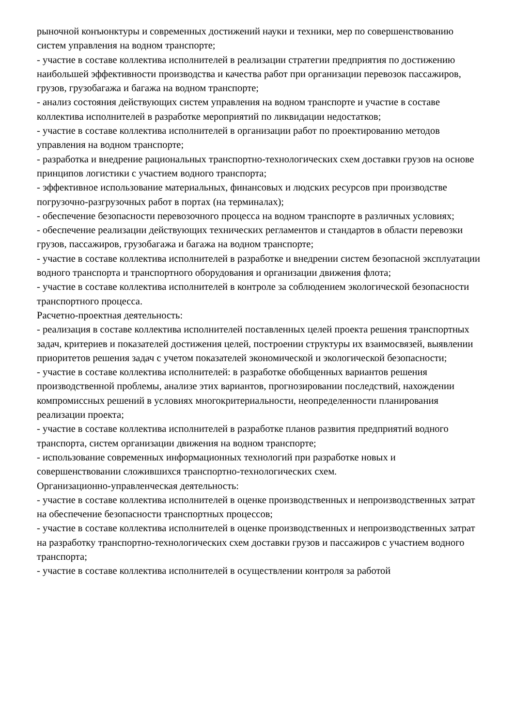рыночной конъюнктуры и современных достижений науки и техники, мер по совершенствованию систем управления на водном транспорте;
- участие в составе коллектива исполнителей в реализации стратегии предприятия по достижению наибольшей эффективности производства и качества работ при организации перевозок пассажиров, грузов, грузобагажа и багажа на водном транспорте;
- анализ состояния действующих систем управления на водном транспорте и участие в составе коллектива исполнителей в разработке мероприятий по ликвидации недостатков;
- участие в составе коллектива исполнителей в организации работ по проектированию методов управления на водном транспорте;
- разработка и внедрение рациональных транспортно-технологических схем доставки грузов на основе принципов логистики с участием водного транспорта;
- эффективное использование материальных, финансовых и людских ресурсов при производстве погрузочно-разгрузочных работ в портах (на терминалах);
- обеспечение безопасности перевозочного процесса на водном транспорте в различных условиях;
- обеспечение реализации действующих технических регламентов и стандартов в области перевозки грузов, пассажиров, грузобагажа и багажа на водном транспорте;
- участие в составе коллектива исполнителей в разработке и внедрении систем безопасной эксплуатации водного транспорта и транспортного оборудования и организации движения флота;
- участие в составе коллектива исполнителей в контроле за соблюдением экологической безопасности транспортного процесса.
Расчетно-проектная деятельность:
- реализация в составе коллектива исполнителей поставленных целей проекта решения транспортных задач, критериев и показателей достижения целей, построении структуры их взаимосвязей, выявлении приоритетов решения задач с учетом показателей экономической и экологической безопасности;
- участие в составе коллектива исполнителей: в разработке обобщенных вариантов решения производственной проблемы, анализе этих вариантов, прогнозировании последствий, нахождении компромиссных решений в условиях многокритериальности, неопределенности планирования реализации проекта;
- участие в составе коллектива исполнителей в разработке планов развития предприятий водного транспорта, систем организации движения на водном транспорте;
- использование современных информационных технологий при разработке новых и совершенствовании сложившихся транспортно-технологических схем.
Организационно-управленческая деятельность:
- участие в составе коллектива исполнителей в оценке производственных и непроизводственных затрат на обеспечение безопасности транспортных процессов;
- участие в составе коллектива исполнителей в оценке производственных и непроизводственных затрат на разработку транспортно-технологических схем доставки грузов и пассажиров с участием водного транспорта;
- участие в составе коллектива исполнителей в осуществлении контроля за работой